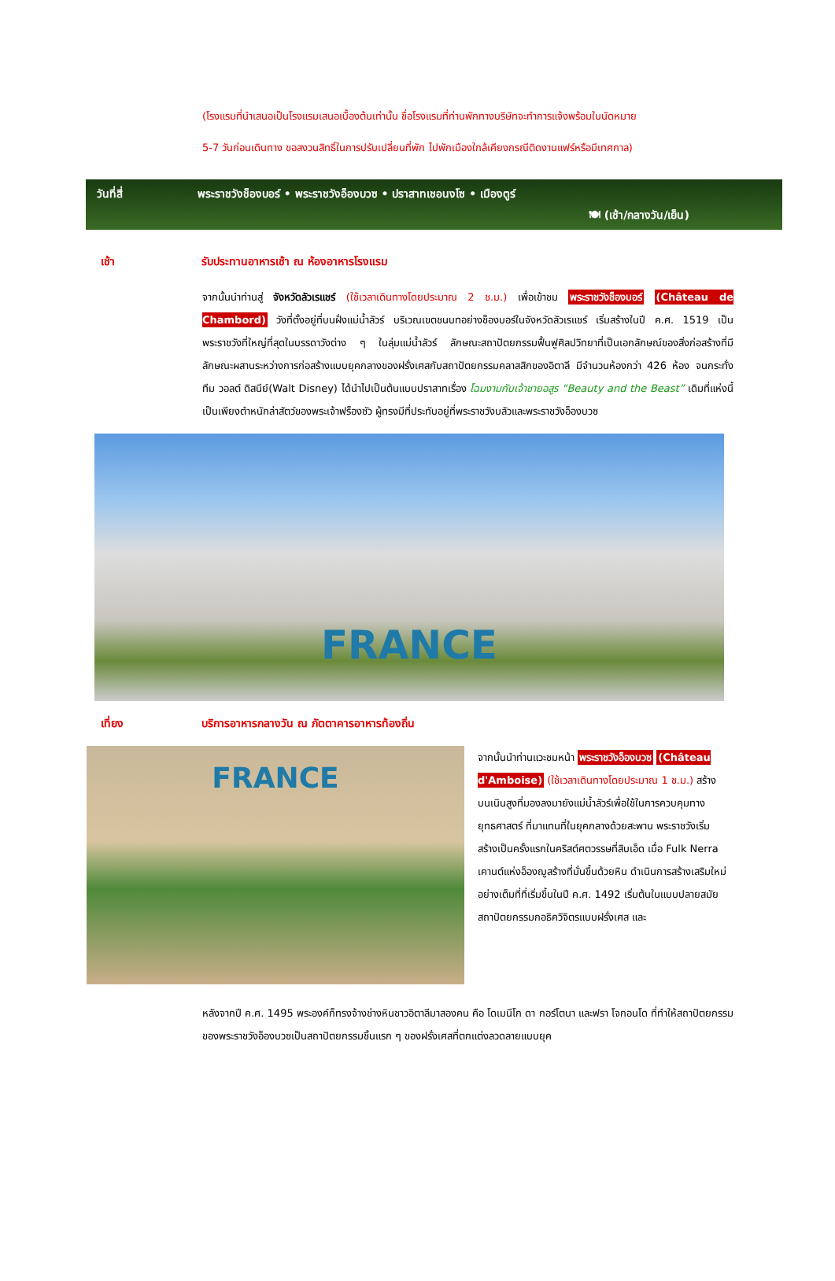(โรงแรมที่นำเสนอเป็นโรงแรมเสนอเบื้องต้นเท่านั้น ชื่อโรงแรมที่ท่านพักทางบริษัทจะทำการแจ้งพร้อมใบนัดหมาย
5-7 วันก่อนเดินทาง ขอสงวนสิทธิ์ในการปรับเปลี่ยนที่พัก ไปพักเมืองใกล้เคียงกรณีติดงานแฟร์หรือมีเทศกาล)
วันที่สี่ พระราชวังช็องบอร์ • พระราชวังอ็องบวซ • ปราสาทเชอนงโซ • เมืองตูร์
🍽 (เช้า/กลางวัน/เย็น)
เช้า รับประทานอาหารเช้า ณ ห้องอาหารโรงแรม
จากนั้นนำท่านสู่ จังหวัดลัวเรแชร์ (ใช้เวลาเดินทางโดยประมาณ 2 ช.ม.) เพื่อเข้าชม พระราชวังช็องบอร์ (Château de Chambord) วังที่ตั้งอยู่ที่บนฝั่งแม่น้ำลัวร์ บริเวณเขตชนบทอย่างช็องบอร์ในจังหวัดลัวเรแชร์ เริ่มสร้างในปี ค.ศ. 1519 เป็นพระราชวังที่ใหญ่ที่สุดในบรรดาวังต่าง ๆ ในลุ่มแม่น้ำลัวร์ ลักษณะสถาปัตยกรรมฟื้นฟูศิลปวิทยาที่เป็นเอกลักษณ์ของสิ่งก่อสร้างที่มีลักษณะผสานระหว่างการก่อสร้างแบบยุคกลางของฝรั่งเศสกับสถาปัตยกรรมคลาสสิกของอิตาลี มีจำนวนห้องกว่า 426 ห้อง จนกระทั่งทีม วอลต์ ดิสนีย์(Walt Disney) ได้นำไปเป็นต้นแบบปราสาทเรื่อง โฉมงามกับเจ้าชายอสูร “Beauty and the Beast” เดิมที่แห่งนี้เป็นเพียงตำหนักล่าสัตว์ของพระเจ้าฟร็องซัว ผู้ทรงมีที่ประทับอยู่ที่พระราชวังบลัวและพระราชวังอ็องบวซ
FRANCE
เที่ยง บริการอาหารกลางวัน ณ ภัตตาคารอาหารท้องถิ่น
FRANCE
จากนั้นนำท่านแวะชมหน้า พระราชวังอ็องบวซ (Château d'Amboise) (ใช้เวลาเดินทางโดยประมาณ 1 ช.ม.) สร้างบนเนินสูงที่มองลงมายังแม่น้ำลัวร์เพื่อใช้ในการควบคุมทางยุทธศาสตร์ ที่มาแทนที่ในยุคกลางด้วยสะพาน พระราชวังเริ่มสร้างเป็นครั้งแรกในคริสต์ศตวรรษที่สิบเอ็ด เมื่อ Fulk Nerra เคานต์แห่งอ็องฌูสร้างที่มั่นขึ้นด้วยหิน ดำเนินการสร้างเสริมใหม่อย่างเต็มที่ที่เริ่มขึ้นในปี ค.ศ. 1492 เริ่มต้นในแบบปลายสมัยสถาปัตยกรรมกอธิควิจิตรแบบฝรั่งเศส และ
หลังจากปี ค.ศ. 1495 พระองค์ก็ทรงจ้างช่างหินชาวอิตาลีมาสองคน คือ โดเมนีโก ดา กอร์โตนา และฟรา โจกอนโด ที่ทำให้สถาปัตยกรรมของพระราชวังอ็องบวซเป็นสถาปัตยกรรมชิ้นแรก ๆ ของฝรั่งเศสที่ตกแต่งลวดลายแบบยุค